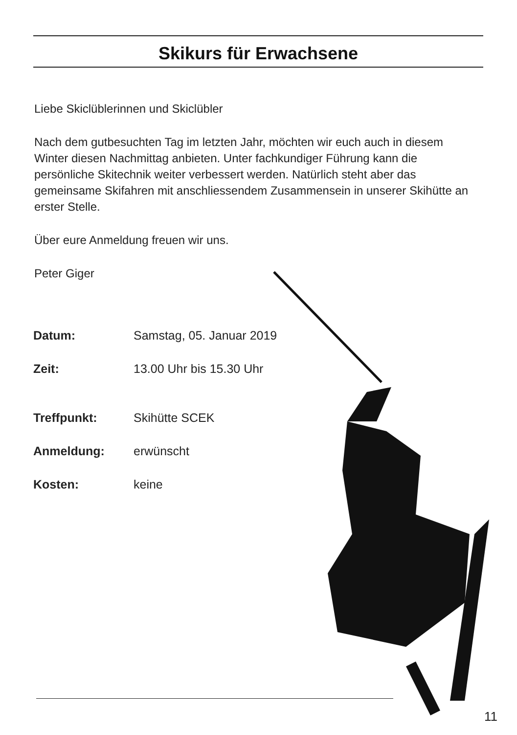Skikurs für Erwachsene
Liebe Skiclüblerinnen und Skiclübler
Nach dem gutbesuchten Tag im letzten Jahr, möchten wir euch auch in diesem Winter diesen Nachmittag anbieten. Unter fachkundiger Führung kann die persönliche Skitechnik weiter verbessert werden. Natürlich steht aber das gemeinsame Skifahren mit anschliessendem Zusammensein in unserer Skihütte an erster Stelle.
Über eure Anmeldung freuen wir uns.
Peter Giger
| Datum: | Samstag, 05. Januar 2019 |
| Zeit: | 13.00 Uhr bis 15.30 Uhr |
| Treffpunkt: | Skihütte SCEK |
| Anmeldung: | erwünscht |
| Kosten: | keine |
11